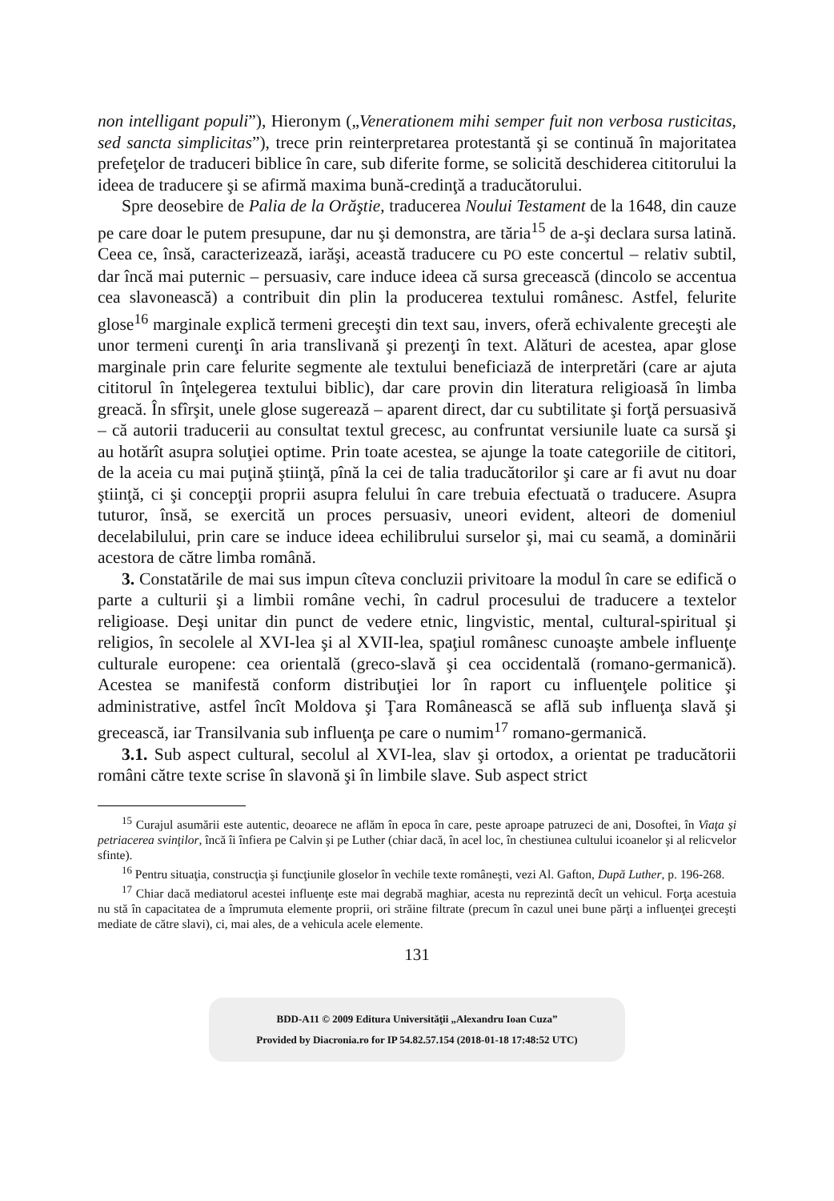non intelligant populi”), Hieronym („Venerationem mihi semper fuit non verbosa rusticitas, sed sancta simplicitas”), trece prin reinterpretarea protestantă şi se continuă în majoritatea prefeţelor de traduceri biblice în care, sub diferite forme, se solicită deschiderea cititorului la ideea de traducere şi se afirmă maxima bună-credinţă a traducătorului.
Spre deosebire de Palia de la Orăştie, traducerea Noului Testament de la 1648, din cauze pe care doar le putem presupune, dar nu şi demonstra, are tăria<sup>15</sup> de a-şi declara sursa latină. Ceea ce, însă, caracterizează, iarăşi, această traducere cu PO este concertul – relativ subtil, dar încă mai puternic – persuasiv, care induce ideea că sursa grecească (dincolo se accentua cea slavonească) a contribuit din plin la producerea textului românesc. Astfel, felurite glose<sup>16</sup> marginale explică termeni greceşti din text sau, invers, oferă echivalente greceşti ale unor termeni curenţi în aria translivană şi prezenţi în text. Alături de acestea, apar glose marginale prin care felurite segmente ale textului beneficiază de interpretări (care ar ajuta cititorul în înţelegerea textului biblic), dar care provin din literatura religioasă în limba greacă. În sfîrşit, unele glose sugerează – aparent direct, dar cu subtilitate şi forţă persuasivă – că autorii traducerii au consultat textul grecesc, au confruntat versiunile luate ca sursă şi au hotărît asupra soluţiei optime. Prin toate acestea, se ajunge la toate categoriile de cititori, de la aceia cu mai puţină ştiinţă, pînă la cei de talia traducătorilor şi care ar fi avut nu doar ştiinţă, ci şi concepţii proprii asupra felului în care trebuia efectuată o traducere. Asupra tuturor, însă, se exercită un proces persuasiv, uneori evident, alteori de domeniul decelabilului, prin care se induce ideea echilibrului surselor şi, mai cu seamă, a dominării acestora de către limba română.
3. Constatările de mai sus impun cîteva concluzii privitoare la modul în care se edifică o parte a culturii şi a limbii române vechi, în cadrul procesului de traducere a textelor religioase. Deşi unitar din punct de vedere etnic, lingvistic, mental, cultural-spiritual şi religios, în secolele al XVI-lea şi al XVII-lea, spaţiul românesc cunoaşte ambele influenţe culturale europene: cea orientală (greco-slavă şi cea occidentală (romano-germanică). Acestea se manifestă conform distribuţiei lor în raport cu influenţele politice şi administrative, astfel încît Moldova şi Ţara Românească se află sub influenţa slavă şi grecească, iar Transilvania sub influenţa pe care o numim<sup>17</sup> romano-germanică.
3.1. Sub aspect cultural, secolul al XVI-lea, slav şi ortodox, a orientat pe traducătorii români către texte scrise în slavonă şi în limbile slave. Sub aspect strict
<sup>15</sup> Curajul asumării este autentic, deoarece ne aflăm în epoca în care, peste aproape patruzeci de ani, Dosoftei, în Viaţa şi petriacerea svinţilor, încă îi înfiera pe Calvin şi pe Luther (chiar dacă, în acel loc, în chestiunea cultului icoanelor şi al relicvelor sfinte).
<sup>16</sup> Pentru situaţia, construcţia şi funcţiunile gloselor în vechile texte româneşti, vezi Al. Gafton, După Luther, p. 196-268.
<sup>17</sup> Chiar dacă mediatorul acestei influenţe este mai degrabă maghiar, acesta nu reprezintă decît un vehicul. Forţa acestuia nu stă în capacitatea de a împrumuta elemente proprii, ori străine filtrate (precum în cazul unei bune părţi a influenţei greceşti mediate de către slavi), ci, mai ales, de a vehicula acele elemente.
131
BDD-A11 © 2009 Editura Universităţii „Alexandru Ioan Cuza”
Provided by Diacronia.ro for IP 54.82.57.154 (2018-01-18 17:48:52 UTC)